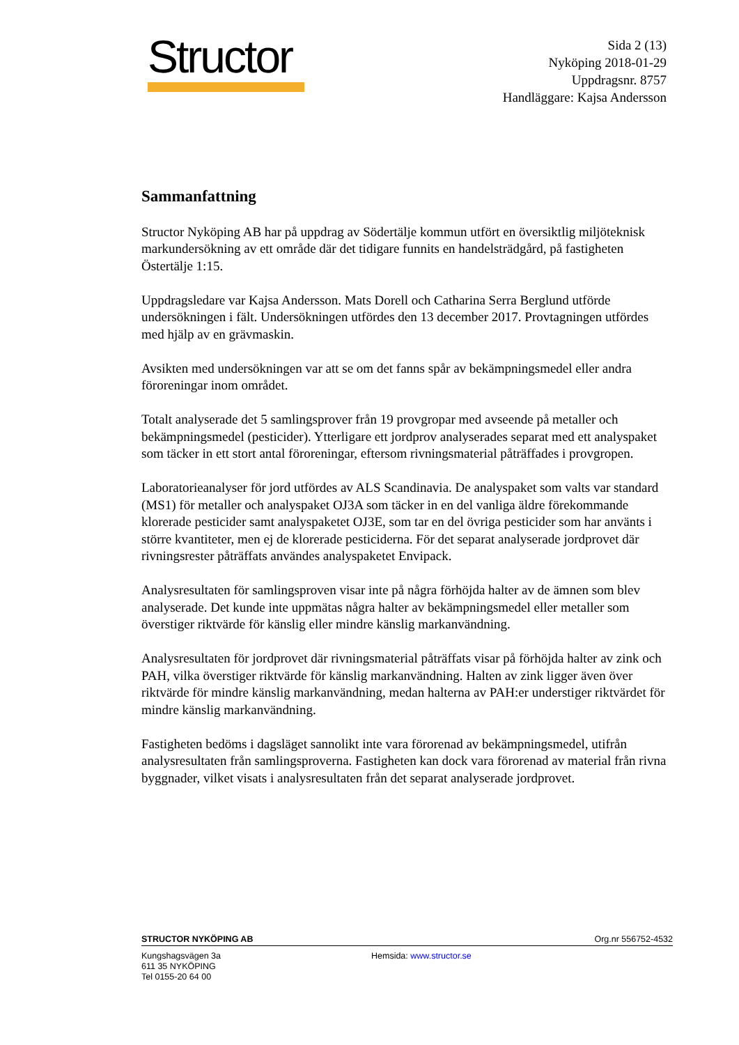Structor
Sida 2 (13)
Nyköping 2018-01-29
Uppdragsnr. 8757
Handläggare: Kajsa Andersson
Sammanfattning
Structor Nyköping AB har på uppdrag av Södertälje kommun utfört en översiktlig miljöteknisk markundersökning av ett område där det tidigare funnits en handelsträdgård, på fastigheten Östertälje 1:15.
Uppdragsledare var Kajsa Andersson. Mats Dorell och Catharina Serra Berglund utförde undersökningen i fält. Undersökningen utfördes den 13 december 2017. Provtagningen utfördes med hjälp av en grävmaskin.
Avsikten med undersökningen var att se om det fanns spår av bekämpningsmedel eller andra föroreningar inom området.
Totalt analyserade det 5 samlingsprover från 19 provgropar med avseende på metaller och bekämpningsmedel (pesticider). Ytterligare ett jordprov analyserades separat med ett analyspaket som täcker in ett stort antal föroreningar, eftersom rivningsmaterial påträffades i provgropen.
Laboratorieanalyser för jord utfördes av ALS Scandinavia. De analyspaket som valts var standard (MS1) för metaller och analyspaket OJ3A som täcker in en del vanliga äldre förekommande klorerade pesticider samt analyspaketet OJ3E, som tar en del övriga pesticider som har använts i större kvantiteter, men ej de klorerade pesticiderna. För det separat analyserade jordprovet där rivningsrester påträffats användes analyspaketet Envipack.
Analysresultaten för samlingsproven visar inte på några förhöjda halter av de ämnen som blev analyserade. Det kunde inte uppmätas några halter av bekämpningsmedel eller metaller som överstiger riktvärde för känslig eller mindre känslig markanvändning.
Analysresultaten för jordprovet där rivningsmaterial påträffats visar på förhöjda halter av zink och PAH, vilka överstiger riktvärde för känslig markanvändning. Halten av zink ligger även över riktvärde för mindre känslig markanvändning, medan halterna av PAH:er understiger riktvärdet för mindre känslig markanvändning.
Fastigheten bedöms i dagsläget sannolikt inte vara förorenad av bekämpningsmedel, utifrån analysresultaten från samlingsproverna. Fastigheten kan dock vara förorenad av material från rivna byggnader, vilket visats i analysresultaten från det separat analyserade jordprovet.
STRUCTOR NYKÖPING AB Org.nr 556752-4532
Kungshagsvägen 3a
611 35 NYKÖPING
Tel 0155-20 64 00
Hemsida: www.structor.se